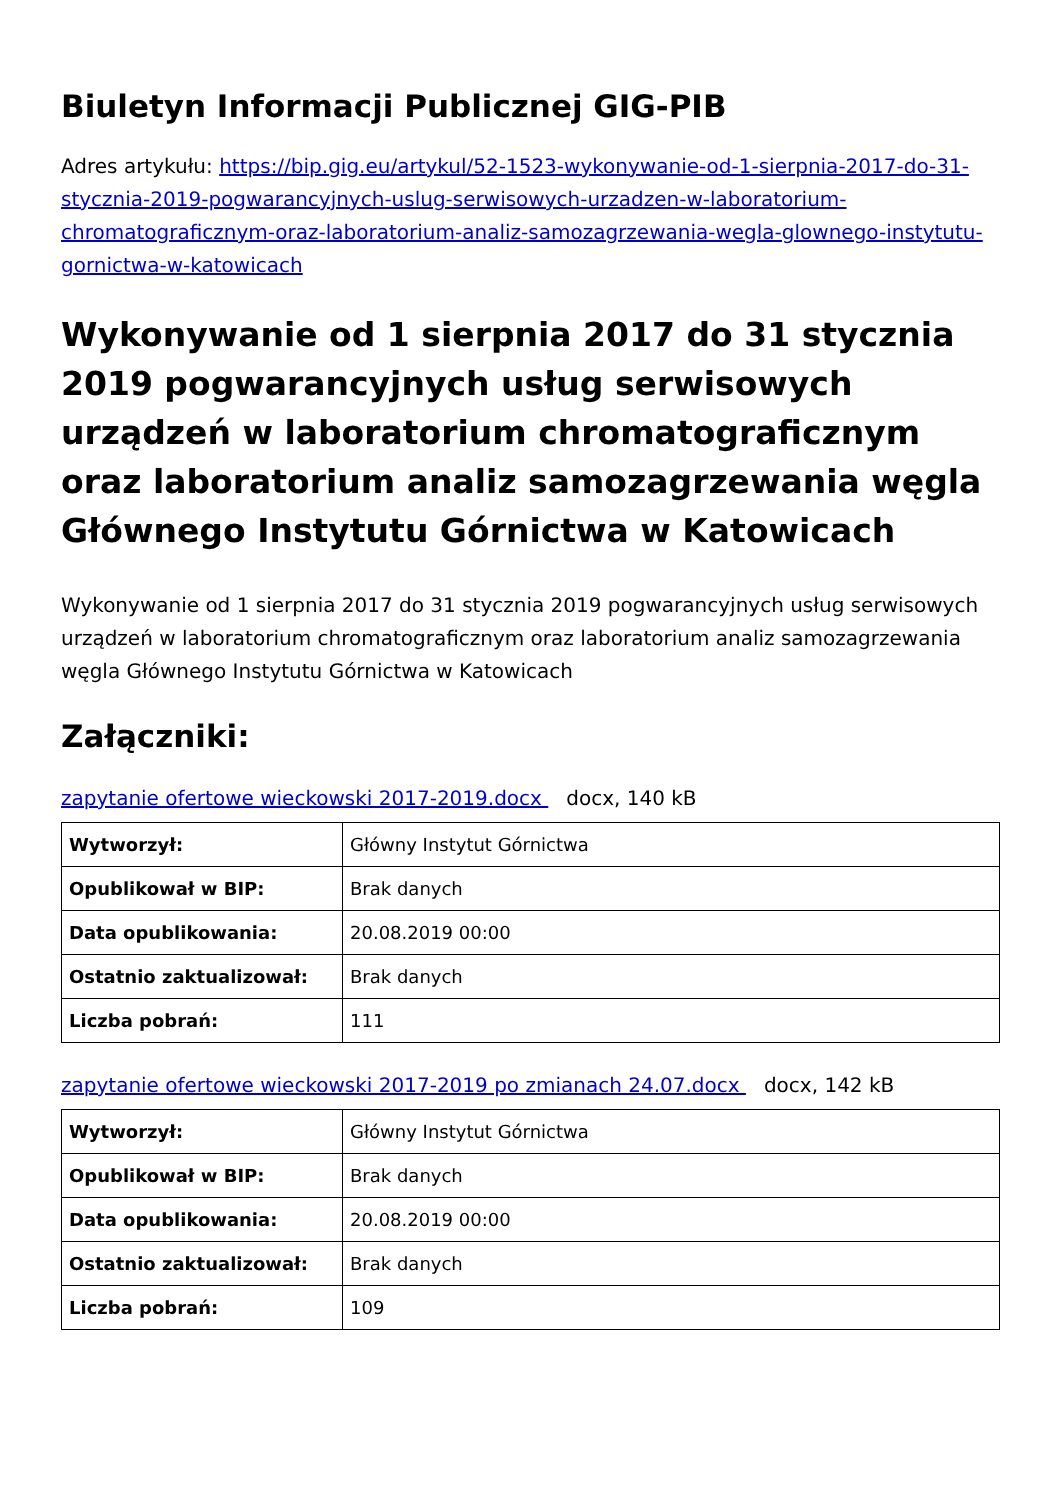Biuletyn Informacji Publicznej GIG-PIB
Adres artykułu: https://bip.gig.eu/artykul/52-1523-wykonywanie-od-1-sierpnia-2017-do-31-stycznia-2019-pogwarancyjnych-uslug-serwisowych-urzadzen-w-laboratorium-chromatograficznym-oraz-laboratorium-analiz-samozagrzewania-wegla-glownego-instytutu-gornictwa-w-katowicach
Wykonywanie od 1 sierpnia 2017 do 31 stycznia 2019 pogwarancyjnych usług serwisowych urządzeń w laboratorium chromatograficznym oraz laboratorium analiz samozagrzewania węgla Głównego Instytutu Górnictwa w Katowicach
Wykonywanie od 1 sierpnia 2017 do 31 stycznia 2019 pogwarancyjnych usług serwisowych urządzeń w laboratorium chromatograficznym oraz laboratorium analiz samozagrzewania węgla Głównego Instytutu Górnictwa w Katowicach
Załączniki:
zapytanie ofertowe wieckowski 2017-2019.docx docx, 140 kB
| Wytworzył: | Główny Instytut Górnictwa |
| Opublikował w BIP: | Brak danych |
| Data opublikowania: | 20.08.2019 00:00 |
| Ostatnio zaktualizował: | Brak danych |
| Liczba pobrań: | 111 |
zapytanie ofertowe wieckowski 2017-2019 po zmianach 24.07.docx docx, 142 kB
| Wytworzył: | Główny Instytut Górnictwa |
| Opublikował w BIP: | Brak danych |
| Data opublikowania: | 20.08.2019 00:00 |
| Ostatnio zaktualizował: | Brak danych |
| Liczba pobrań: | 109 |